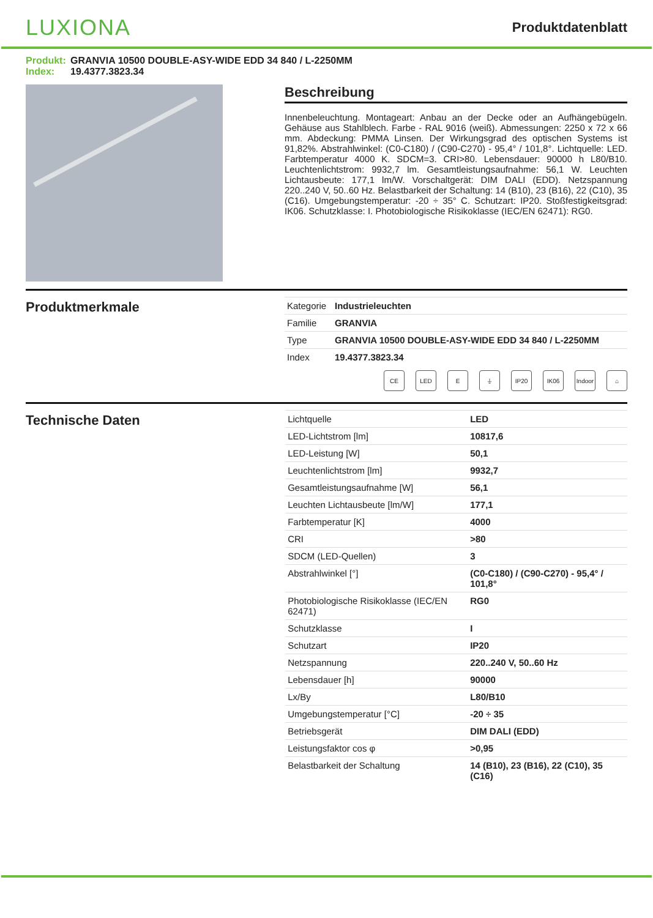LUXIONA
Produktdatenblatt
Produkt: GRANVIA 10500 DOUBLE-ASY-WIDE EDD 34 840 / L-2250MM
Index: 19.4377.3823.34
Beschreibung
Innenbeleuchtung. Montageart: Anbau an der Decke oder an Aufhängebügeln. Gehäuse aus Stahlblech. Farbe - RAL 9016 (weiß). Abmessungen: 2250 x 72 x 66 mm. Abdeckung: PMMA Linsen. Der Wirkungsgrad des optischen Systems ist 91,82%. Abstrahlwinkel: (C0-C180) / (C90-C270) - 95,4° / 101,8°. Lichtquelle: LED. Farbtemperatur 4000 K. SDCM=3. CRI>80. Lebensdauer: 90000 h L80/B10. Leuchtenlichtstrom: 9932,7 lm. Gesamtleistungsaufnahme: 56,1 W. Leuchten Lichtausbeute: 177,1 lm/W. Vorschaltgerät: DIM DALI (EDD). Netzspannung 220..240 V, 50..60 Hz. Belastbarkeit der Schaltung: 14 (B10), 23 (B16), 22 (C10), 35 (C16). Umgebungstemperatur: -20 ÷ 35° C. Schutzart: IP20. Stoßfestigkeitsgrad: IK06. Schutzklasse: I. Photobiologische Risikoklasse (IEC/EN 62471): RG0.
Produktmerkmale
| Kategorie | Industrieleuchten |
| Familie | GRANVIA |
| Type | GRANVIA 10500 DOUBLE-ASY-WIDE EDD 34 840 / L-2250MM |
| Index | 19.4377.3823.34 |
CE LED E ⏚ IP20 IK06 Indoor ⌂
Technische Daten
| Lichtquelle | LED |
| LED-Lichtstrom [lm] | 10817,6 |
| LED-Leistung [W] | 50,1 |
| Leuchtenlichtstrom [lm] | 9932,7 |
| Gesamtleistungsaufnahme [W] | 56,1 |
| Leuchten Lichtausbeute [lm/W] | 177,1 |
| Farbtemperatur [K] | 4000 |
| CRI | >80 |
| SDCM (LED-Quellen) | 3 |
| Abstrahlwinkel [°] | (C0-C180) / (C90-C270) - 95,4° / 101,8° |
| Photobiologische Risikoklasse (IEC/EN 62471) | RG0 |
| Schutzklasse | I |
| Schutzart | IP20 |
| Netzspannung | 220..240 V, 50..60 Hz |
| Lebensdauer [h] | 90000 |
| Lx/By | L80/B10 |
| Umgebungstemperatur [°C] | -20 ÷ 35 |
| Betriebsgerät | DIM DALI (EDD) |
| Leistungsfaktor cos φ | >0,95 |
| Belastbarkeit der Schaltung | 14 (B10), 23 (B16), 22 (C10), 35 (C16) |